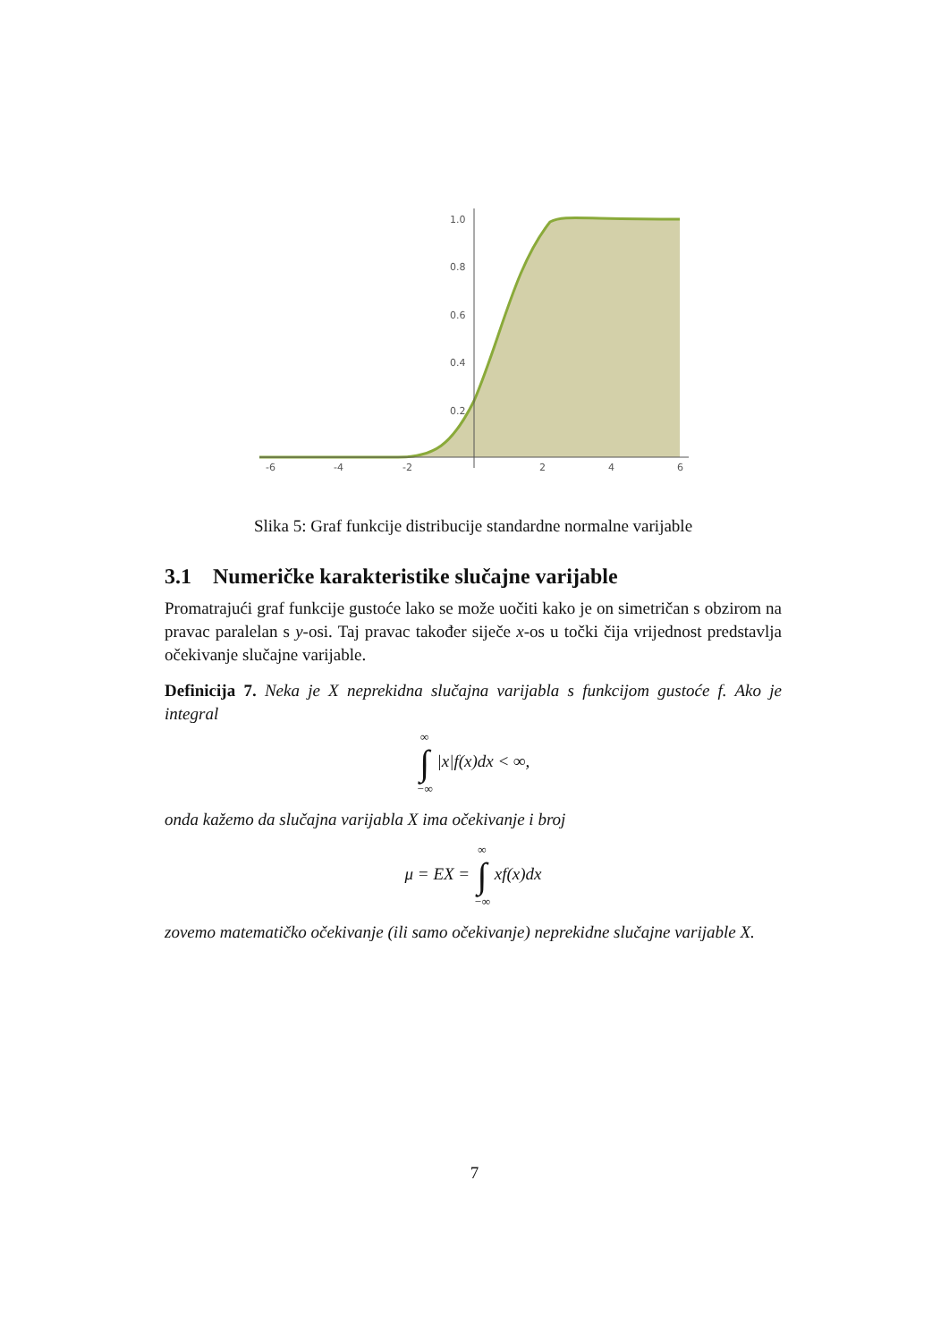-6
-4
-2
2
4
6
1.0
0.8
0.6
0.4
0.2
Slika 5: Graf funkcije distribucije standardne normalne varijable
3.1 Numeričke karakteristike slučajne varijable
Promatrajući graf funkcije gustoće lako se može uočiti kako je on simetričan s obzirom na pravac paralelan s y-osi. Taj pravac također siječe x-os u točki čija vrijednost predstavlja očekivanje slučajne varijable.
Definicija 7. Neka je X neprekidna slučajna varijabla s funkcijom gustoće f. Ako je integral
∞ ∫ −∞ |x|f(x)dx < ∞,
onda kažemo da slučajna varijabla X ima očekivanje i broj
μ = EX = ∞ ∫ −∞ xf(x)dx
zovemo matematičko očekivanje (ili samo očekivanje) neprekidne slučajne varijable X.
7